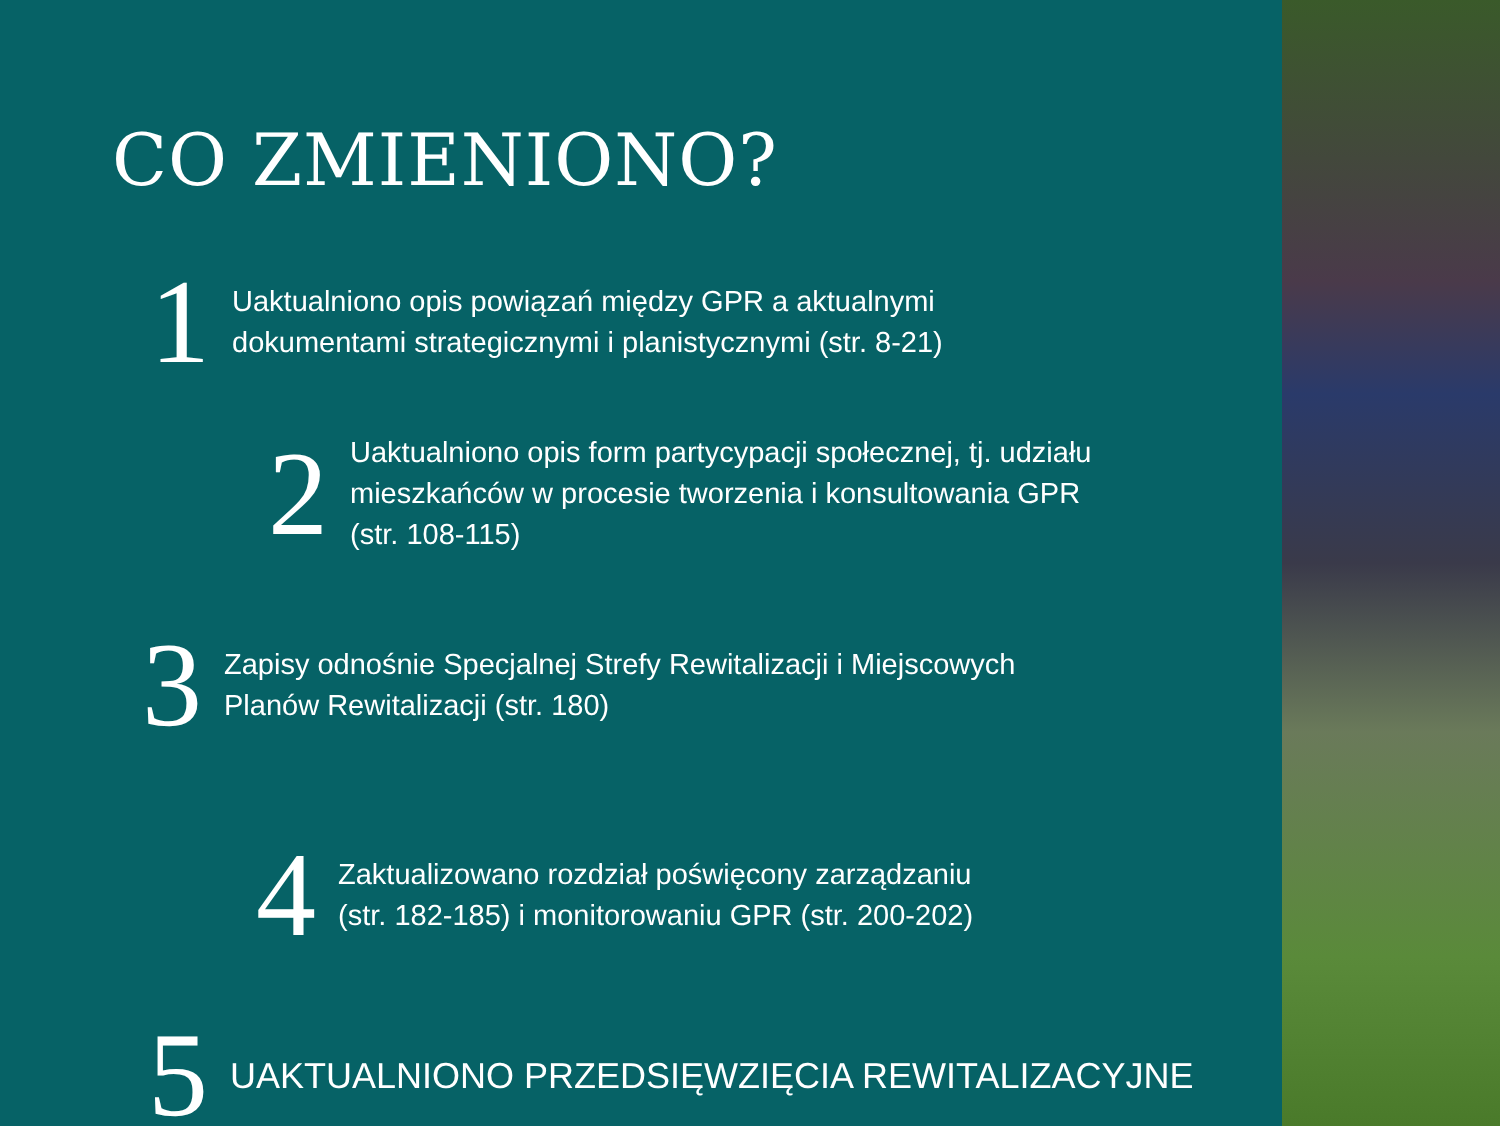CO ZMIENIONO?
1
Uaktualniono opis powiązań między GPR a aktualnymi
dokumentami strategicznymi i planistycznymi (str. 8-21)
2
Uaktualniono opis form partycypacji społecznej, tj. udziału
mieszkańców w procesie tworzenia i konsultowania GPR
(str. 108-115)
3
Zapisy odnośnie Specjalnej Strefy Rewitalizacji i Miejscowych
Planów Rewitalizacji (str. 180)
4
Zaktualizowano rozdział poświęcony zarządzaniu
(str. 182-185) i monitorowaniu GPR (str. 200-202)
5
UAKTUALNIONO PRZEDSIĘWZIĘCIA REWITALIZACYJNE